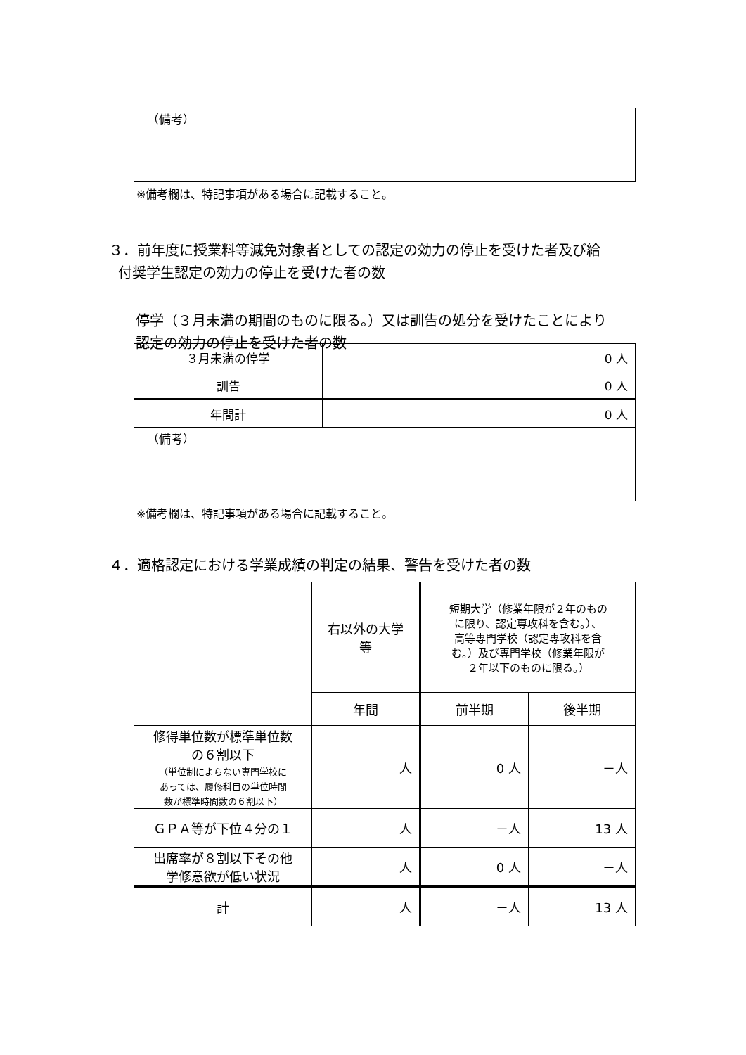| （備考） |
※備考欄は、特記事項がある場合に記載すること。
３．前年度に授業料等減免対象者としての認定の効力の停止を受けた者及び給
付奨学生認定の効力の停止を受けた者の数
停学（３月未満の期間のものに限る。）又は訓告の処分を受けたことにより
認定の効力の停止を受けた者の数
| ３月未満の停学 | 0 人 |
| 訓告 | 0 人 |
| 年間計 | 0 人 |
| （備考） | |
※備考欄は、特記事項がある場合に記載すること。
４．適格認定における学業成績の判定の結果、警告を受けた者の数
| | 右以外の大学 等 | 短期大学（修業年限が２年のもの に限り、認定専攻科を含む。）、 高等専門学校（認定専攻科を含 む。）及び専門学校（修業年限が ２年以下のものに限る。） | |
| | 年間 | 前半期 | 後半期 |
| 修得単位数が標準単位数 の６割以下 （単位制によらない専門学校に あっては、履修科目の単位時間 数が標準時間数の６割以下） | 人 | 0 人 | －人 |
| ＧＰＡ等が下位４分の１ | 人 | －人 | 13 人 |
| 出席率が８割以下その他 学修意欲が低い状況 | 人 | 0 人 | －人 |
| 計 | 人 | －人 | 13 人 |